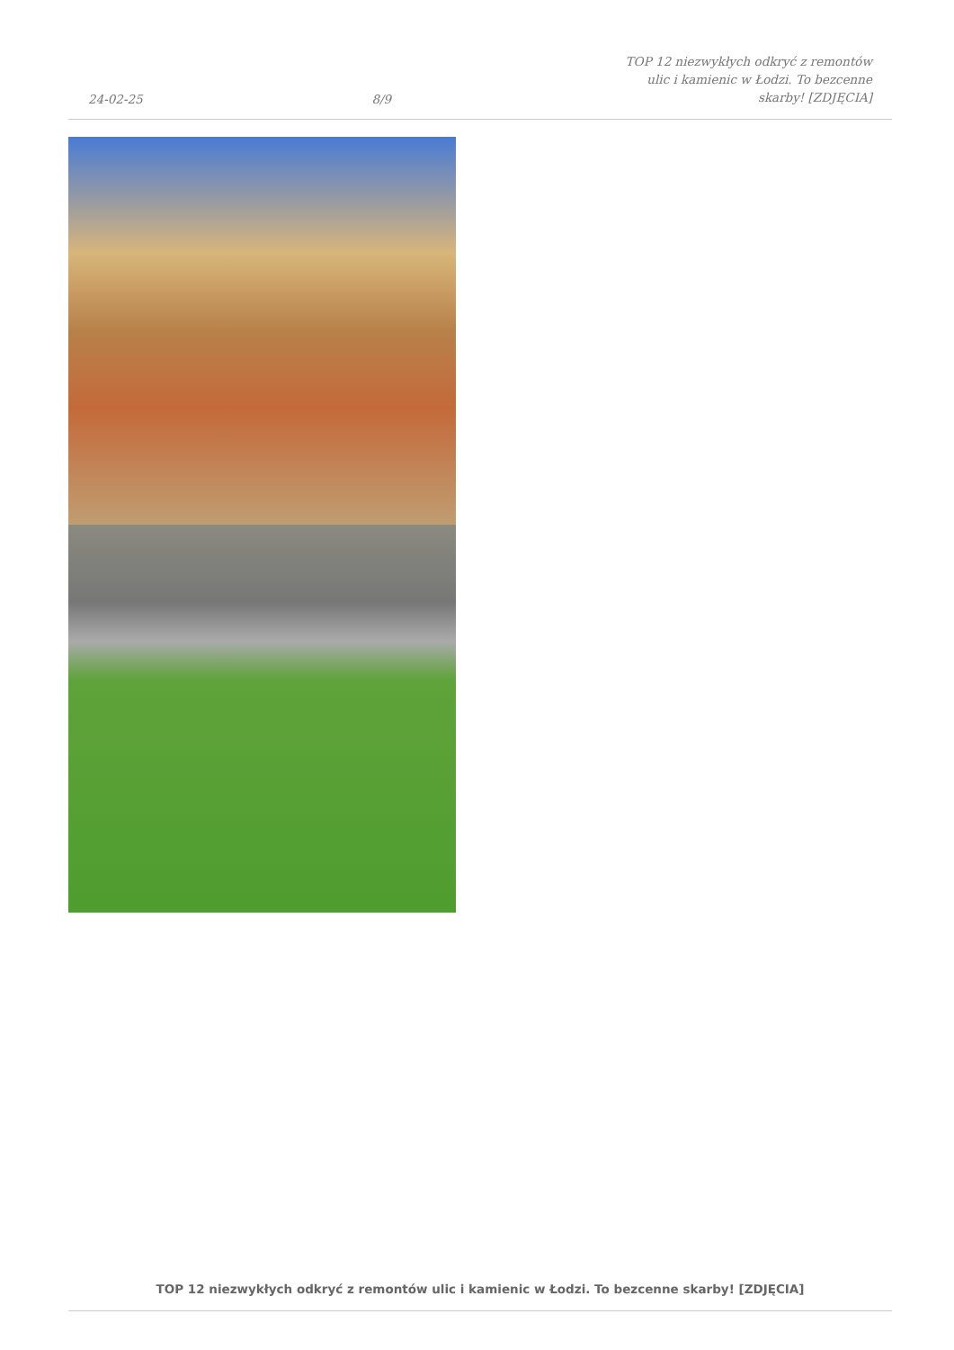24-02-25
8/9
TOP 12 niezwykłych odkryć z remontów ulic i kamienic w Łodzi. To bezcenne skarby! [ZDJĘCIA]
TOP 12 niezwykłych odkryć z remontów ulic i kamienic w Łodzi. To bezcenne skarby! [ZDJĘCIA]